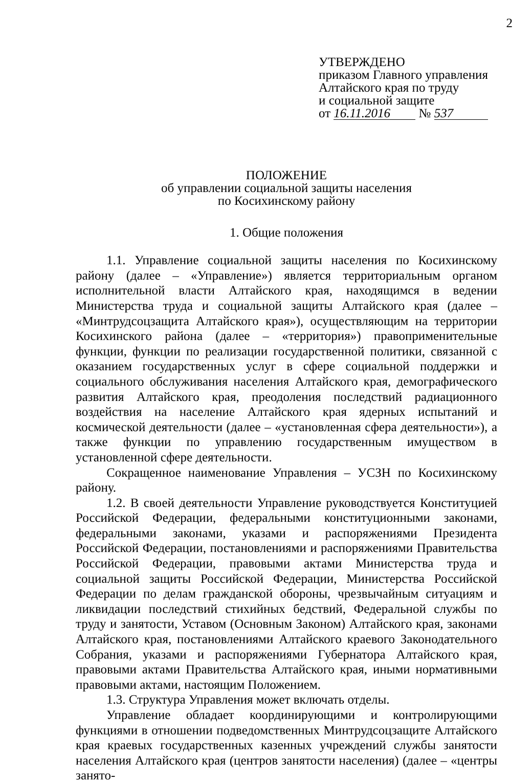2
УТВЕРЖДЕНО
приказом Главного управления
Алтайского края по труду
и социальной защите
от 16.11.2016 № 537
ПОЛОЖЕНИЕ
об управлении социальной защиты населения
по Косихинскому району
1. Общие положения
1.1. Управление социальной защиты населения по Косихинскому району (далее – «Управление») является территориальным органом исполнительной власти Алтайского края, находящимся в ведении Министерства труда и социальной защиты Алтайского края (далее – «Минтрудсоцзащита Алтайского края»), осуществляющим на территории Косихинского района (далее – «территория») правоприменительные функции, функции по реализации государственной политики, связанной с оказанием государственных услуг в сфере социальной поддержки и социального обслуживания населения Алтайского края, демографического развития Алтайского края, преодоления последствий радиационного воздействия на население Алтайского края ядерных испытаний и космической деятельности (далее – «установленная сфера деятельности»), а также функции по управлению государственным имуществом в установленной сфере деятельности.
Сокращенное наименование Управления – УСЗН по Косихинскому району.
1.2. В своей деятельности Управление руководствуется Конституцией Российской Федерации, федеральными конституционными законами, федеральными законами, указами и распоряжениями Президента Российской Федерации, постановлениями и распоряжениями Правительства Российской Федерации, правовыми актами Министерства труда и социальной защиты Российской Федерации, Министерства Российской Федерации по делам гражданской обороны, чрезвычайным ситуациям и ликвидации последствий стихийных бедствий, Федеральной службы по труду и занятости, Уставом (Основным Законом) Алтайского края, законами Алтайского края, постановлениями Алтайского краевого Законодательного Собрания, указами и распоряжениями Губернатора Алтайского края, правовыми актами Правительства Алтайского края, иными нормативными правовыми актами, настоящим Положением.
1.3. Структура Управления может включать отделы.
Управление обладает координирующими и контролирующими функциями в отношении подведомственных Минтрудсоцзащите Алтайского края краевых государственных казенных учреждений службы занятости населения Алтайского края (центров занятости населения) (далее – «центры занято-